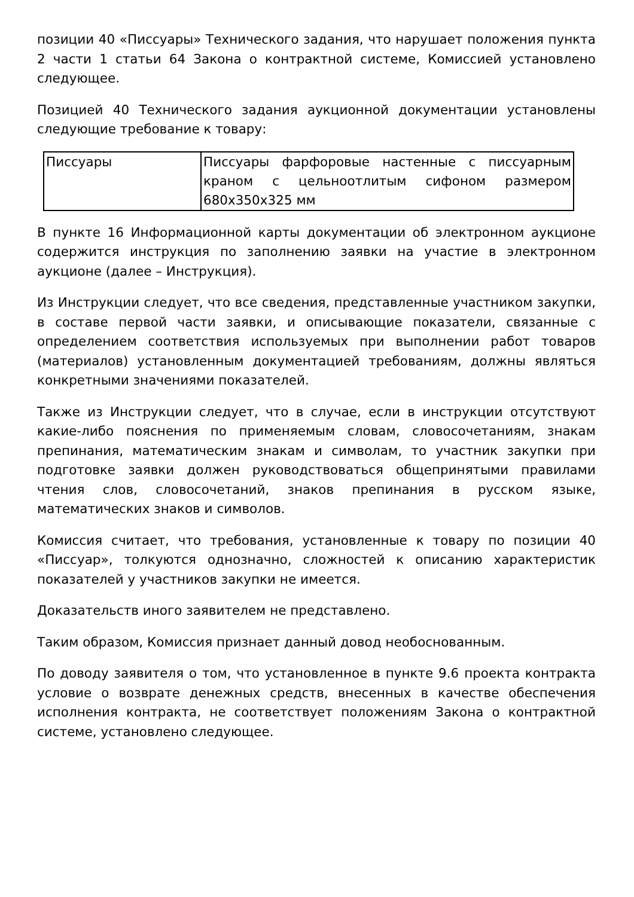позиции 40 «Писсуары» Технического задания, что нарушает положения пункта 2 части 1 статьи 64 Закона о контрактной системе, Комиссией установлено следующее.
Позицией 40 Технического задания аукционной документации установлены следующие требование к товару:
| Писсуары | Писсуары фарфоровые настенные с писсуарным краном с цельноотлитым сифоном размером 680х350х325 мм |
В пункте 16 Информационной карты документации об электронном аукционе содержится инструкция по заполнению заявки на участие в электронном аукционе (далее – Инструкция).
Из Инструкции следует, что все сведения, представленные участником закупки, в составе первой части заявки, и описывающие показатели, связанные с определением соответствия используемых при выполнении работ товаров (материалов) установленным документацией требованиям, должны являться конкретными значениями показателей.
Также из Инструкции следует, что в случае, если в инструкции отсутствуют какие-либо пояснения по применяемым словам, словосочетаниям, знакам препинания, математическим знакам и символам, то участник закупки при подготовке заявки должен руководствоваться общепринятыми правилами чтения слов, словосочетаний, знаков препинания в русском языке, математических знаков и символов.
Комиссия считает, что требования, установленные к товару по позиции 40 «Писсуар», толкуются однозначно, сложностей к описанию характеристик показателей у участников закупки не имеется.
Доказательств иного заявителем не представлено.
Таким образом, Комиссия признает данный довод необоснованным.
По доводу заявителя о том, что установленное в пункте 9.6 проекта контракта условие о возврате денежных средств, внесенных в качестве обеспечения исполнения контракта, не соответствует положениям Закона о контрактной системе, установлено следующее.